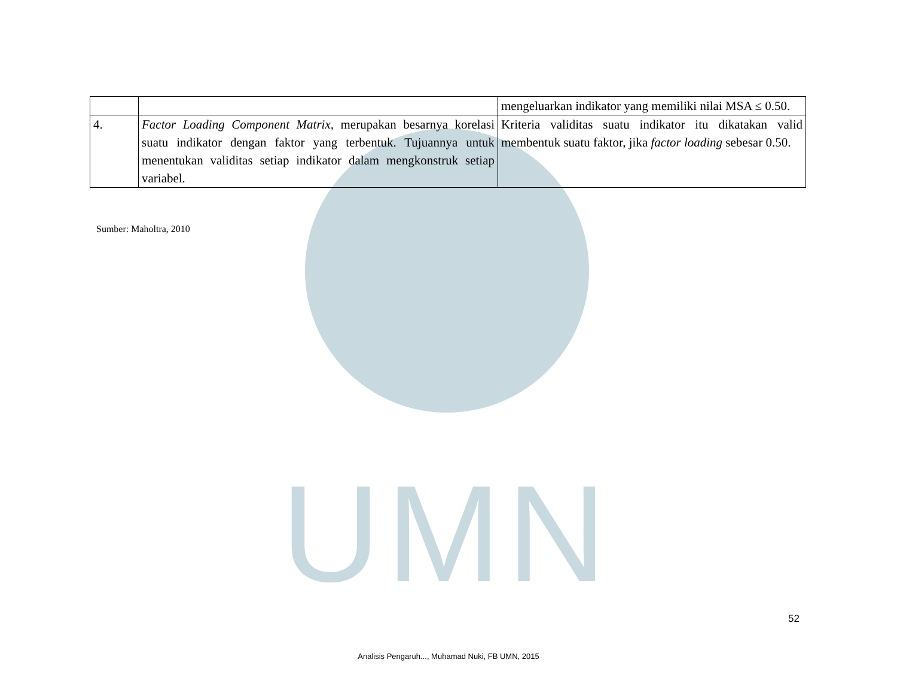UMN
| | | mengeluarkan indikator yang memiliki nilai MSA ≤ 0.50. |
| 4. | Factor Loading Component Matrix, merupakan besarnya korelasi suatu indikator dengan faktor yang terbentuk. Tujuannya untuk menentukan validitas setiap indikator dalam mengkonstruk setiap variabel. | Kriteria validitas suatu indikator itu dikatakan valid membentuk suatu faktor, jika factor loading sebesar 0.50. |
Sumber: Maholtra, 2010
52
Analisis Pengaruh..., Muhamad Nuki, FB UMN, 2015